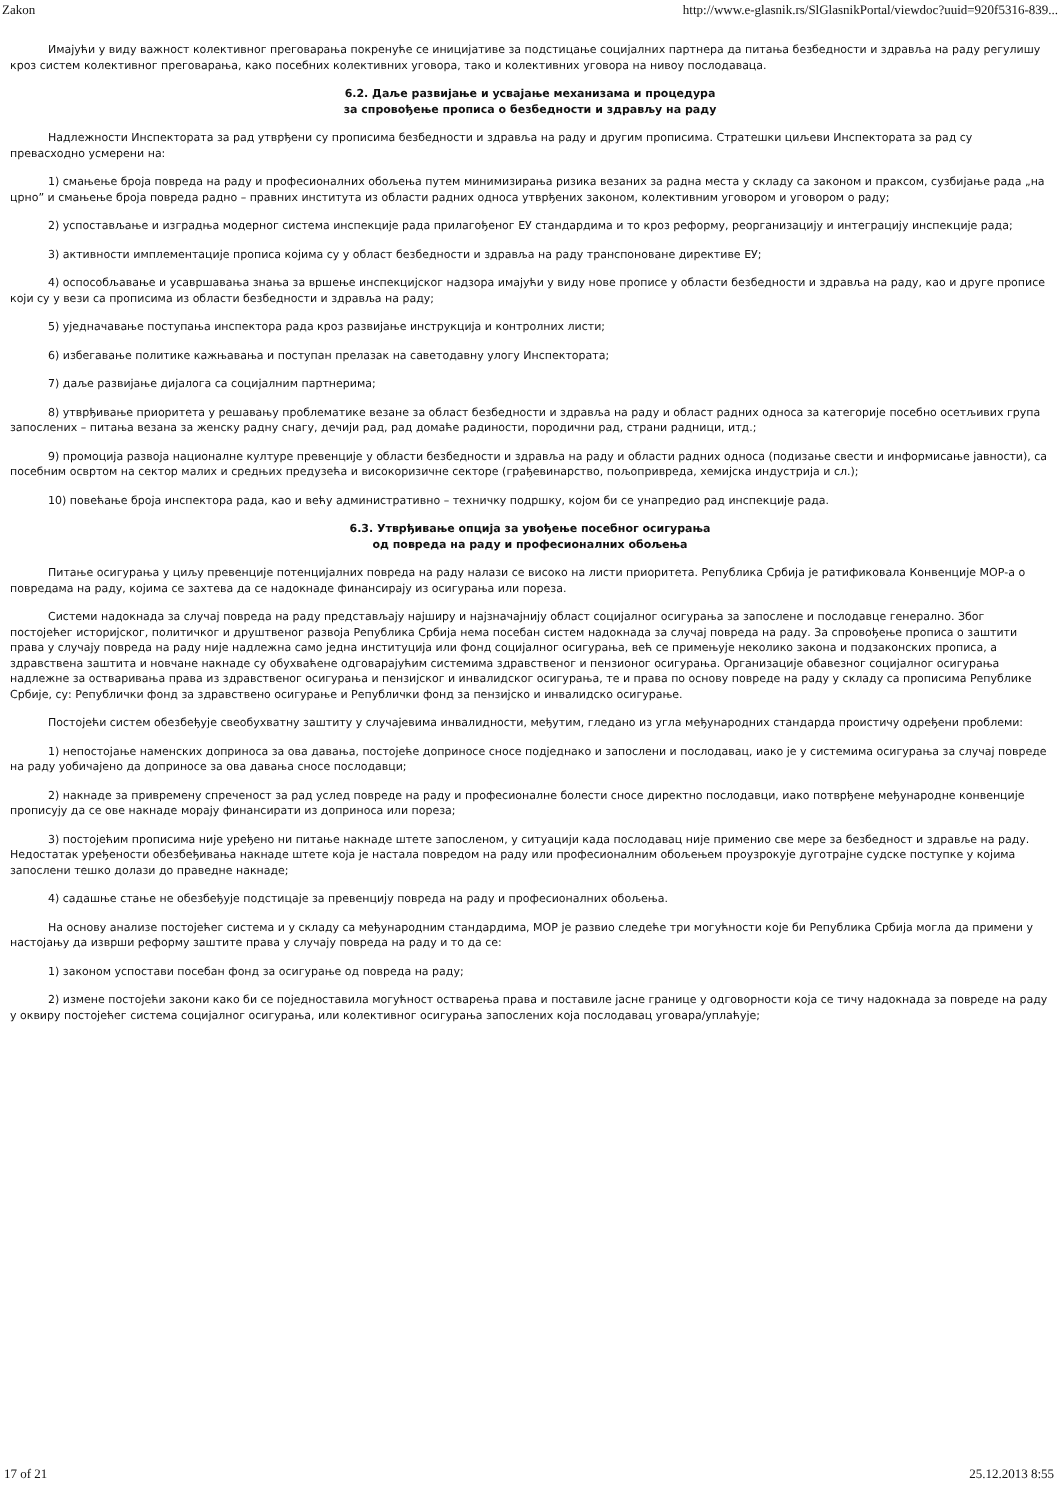Zakon http://www.e-glasnik.rs/SlGlasnikPortal/viewdoc?uuid=920f5316-839...
Имајући у виду важност колективног преговарања покренуће се иницијативе за подстицање социјалних партнера да питања безбедности и здравља на раду регулишу кроз систем колективног преговарања, како посебних колективних уговора, тако и колективних уговора на нивоу послодаваца.
6.2. Даље развијање и усвајање механизама и процедура
за спровођење прописа о безбедности и здрављу на раду
Надлежности Инспектората за рад утврђени су прописима безбедности и здравља на раду и другим прописима. Стратешки циљеви Инспектората за рад су превасходно усмерени на:
1) смањење броја повреда на раду и професионалних обољења путем минимизирања ризика везаних за радна места у складу са законом и праксом, сузбијање рада „на црно” и смањење броја повреда радно – правних института из области радних односа утврђених законом, колективним уговором и уговором о раду;
2) успостављање и изградња модерног система инспекције рада прилагођеног ЕУ стандардима и то кроз реформу, реорганизацију и интеграцију инспекције рада;
3) активности имплементације прописа којима су у област безбедности и здравља на раду транспоноване директиве ЕУ;
4) оспособљавање и усавршавања знања за вршење инспекцијског надзора имајући у виду нове прописе у области безбедности и здравља на раду, као и друге прописе који су у вези са прописима из области безбедности и здравља на раду;
5) уједначавање поступања инспектора рада кроз развијање инструкција и контролних листи;
6) избегавање политике кажњавања и поступан прелазак на саветодавну улогу Инспектората;
7) даље развијање дијалога са социјалним партнерима;
8) утврђивање приоритета у решавању проблематике везане за област безбедности и здравља на раду и област радних односа за категорије посебно осетљивих група запослених – питања везана за женску радну снагу, дечији рад, рад домаће радиности, породични рад, страни радници, итд.;
9) промоција развоја националне културе превенције у области безбедности и здравља на раду и области радних односа (подизање свести и информисање јавности), са посебним освртом на сектор малих и средњих предузећа и високоризичне секторе (грађевинарство, пољопривреда, хемијска индустрија и сл.);
10) повећање броја инспектора рада, као и већу административно – техничку подршку, којом би се унапредио рад инспекције рада.
6.3. Утврђивање опција за увођење посебног осигурања
од повреда на раду и професионалних обољења
Питање осигурања у циљу превенције потенцијалних повреда на раду налази се високо на листи приоритета. Република Србија је ратификовала Конвенције МОР-а о повредама на раду, којима се захтева да се надокнаде финансирају из осигурања или пореза.
Системи надокнада за случај повреда на раду представљају најширу и најзначајнију област социјалног осигурања за запослене и послодавце генерално. Због постојећег историјског, политичког и друштвеног развоја Република Србија нема посебан систем надокнада за случај повреда на раду. За спровођење прописа о заштити права у случају повреда на раду није надлежна само једна институција или фонд социјалног осигурања, већ се примењује неколико закона и подзаконских прописа, а здравствена заштита и новчане накнаде су обухваћене одговарајућим системима здравственог и пензионог осигурања. Организације обавезног социјалног осигурања надлежне за остваривања права из здравственог осигурања и пензијског и инвалидског осигурања, те и права по основу повреде на раду у складу са прописима Републике Србије, су: Републички фонд за здравствено осигурање и Републички фонд за пензијско и инвалидско осигурање.
Постојећи систем обезбеђује свеобухватну заштиту у случајевима инвалидности, међутим, гледано из угла међународних стандарда проистичу одређени проблеми:
1) непостојање наменских доприноса за ова давања, постојеће доприносе сносе подједнако и запослени и послодавац, иако је у системима осигурања за случај повреде на раду уобичајено да доприносе за ова давања сносе послодавци;
2) накнаде за привремену спреченост за рад услед повреде на раду и професионалне болести сносе директно послодавци, иако потврђене међународне конвенције прописују да се ове накнаде морају финансирати из доприноса или пореза;
3) постојећим прописима није уређено ни питање накнаде штете запосленом, у ситуацији када послодавац није применио све мере за безбедност и здравље на раду. Недостатак уређености обезбеђивања накнаде штете која је настала повредом на раду или професионалним обољењем проузрокује дуготрајне судске поступке у којима запослени тешко долази до праведне накнаде;
4) садашње стање не обезбеђује подстицаје за превенцију повреда на раду и професионалних обољења.
На основу анализе постојећег система и у складу са међународним стандардима, МОР је развио следеће три могућности које би Република Србија могла да примени у настојању да изврши реформу заштите права у случају повреда на раду и то да се:
1) законом успостави посебан фонд за осигурање од повреда на раду;
2) измене постојећи закони како би се поједноставила могућност остварења права и поставиле јасне границе у одговорности која се тичу надокнада за повреде на раду у оквиру постојећег система социјалног осигурања, или колективног осигурања запослених која послодавац уговара/уплаћује;
17 of 21 25.12.2013 8:55